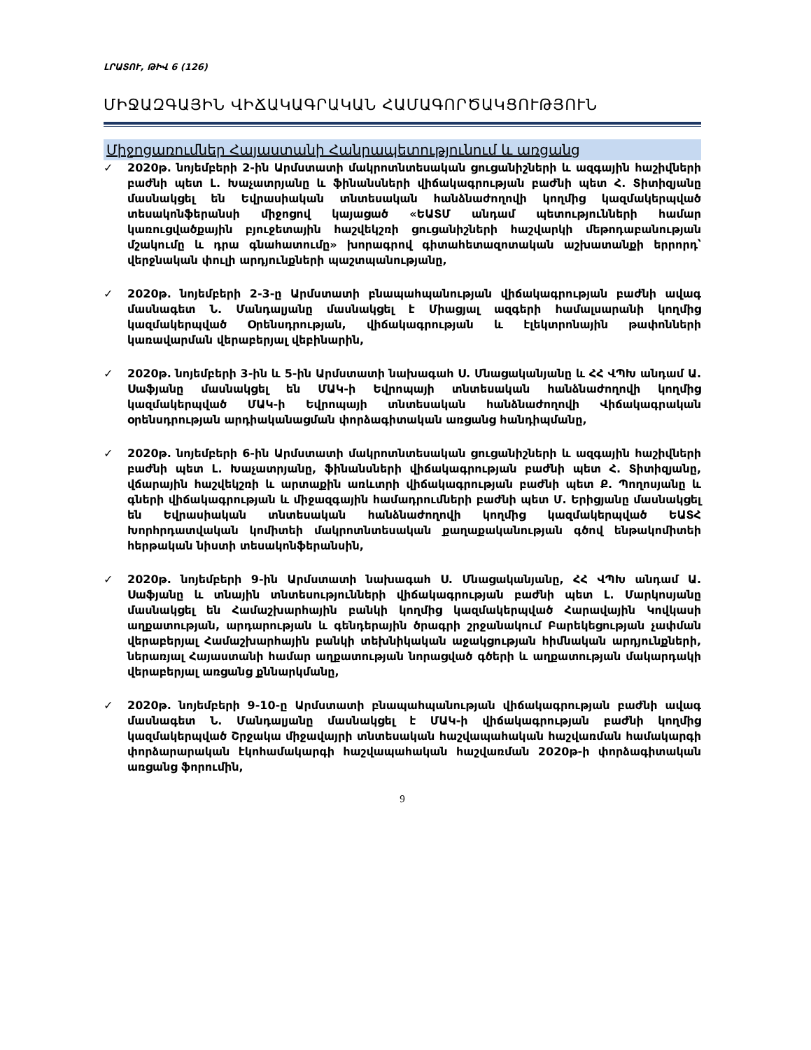ԼՐԱՏՈՒ, ԹԻՎ 6 (126)
ՄԻՋԱԶԳԱՅԻՆ ՎԻՃԱԿԱԳՐԱԿԱՆ ՀԱՄԱԳՈՐԾԱԿՑՈՒԹՅՈՒՆ
Միջոցառումներ Հայաստանի Հանրապետությունում և առցանց
✓ 2020թ. նոյեմբերի 2-ին Արմստատի մակրոտնտեսական ցուցանիշների և ազգային հաշիվների բաժնի պետ Լ. Խաչատրյանը և ֆինանսների վիճակագրության բաժնի պետ Հ. Տիտիզյանը մասնակցել են Եվրասիական տնտեսական հանձնաժողովի կողմից կազմակերպված տեսակոնֆերանսի միջոցով կայացած «ԵԱՏՄ անդամ պետությունների համար կառուցվածքային բյուջետային հաշվեկշռի ցուցանիշների հաշվարկի մեթոդաբանության մշակումը և դրա գնահատումը» խորագրով գիտահետազոտական աշխատանքի երրորդ՝ վերջնական փուլի արդյունքների պաշտպանությանը,
✓ 2020թ. նոյեմբերի 2-3-ը Արմստատի բնապահպանության վիճակագրության բաժնի ավագ մասնագետ Ն. Մանդալյանը մասնակցել է Միացյալ ազգերի համալսարանի կողմից կազմակերպված Օրենսդրության, վիճակագրության և էլեկտրոնային թափոնների կառավարման վերաբերյալ վեբինարին,
✓ 2020թ. նոյեմբերի 3-ին և 5-ին Արմստատի նախագահ Ս. Մնացականյանը և ՀՀ ՎՊԽ անդամ Ա. Սաֆյանը մասնակցել են ՄԱԿ-ի Եվրոպայի տնտեսական հանձնաժողովի կողմից կազմակերպված ՄԱԿ-ի Եվրոպայի տնտեսական հանձնաժողովի Վիճակագրական օրենսդրության արդիականացման փորձագիտական առցանց հանդիպմանը,
✓ 2020թ. նոյեմբերի 6-ին Արմստատի մակրոտնտեսական ցուցանիշների և ազգային հաշիվների բաժնի պետ Լ. Խաչատրյանը, ֆինանսների վիճակագրության բաժնի պետ Հ. Տիտիզյանը, վճարային հաշվեկշռի և արտաքին առևտրի վիճակագրության բաժնի պետ Ք. Պողոսյանը և գների վիճակագրության և միջազգային համադրումների բաժնի պետ Մ. Երիցյանը մասնակցել են Եվրասիական տնտեսական հանձնաժողովի կողմից կազմակերպված ԵԱՏՀ Խորհրդատվական կոմիտեի մակրոտնտեսական քաղաքականության գծով ենթակոմիտեի հերթական նիստի տեսակոնֆերանսին,
✓ 2020թ. նոյեմբերի 9-ին Արմստատի նախագահ Ս. Մնացականյանը, ՀՀ ՎՊԽ անդամ Ա. Սաֆյանը և տնային տնտեսությունների վիճակագրության բաժնի պետ Լ. Մարկոսյանը մասնակցել են Համաշխարհային բանկի կողմից կազմակերպված Հարավային Կովկասի աղքատության, արդարության և գենդերային ծրագրի շրջանակում Բարեկեցության չափման վերաբերյալ Համաշխարհային բանկի տեխնիկական աջակցության հիմնական արդյունքների, ներառյալ Հայաստանի համար աղքատության նորացված գծերի և աղքատության մակարդակի վերաբերյալ առցանց քննարկմանը,
✓ 2020թ. նոյեմբերի 9-10-ը Արմստատի բնապահպանության վիճակագրության բաժնի ավագ մասնագետ Ն. Մանդալյանը մասնակցել է ՄԱԿ-ի վիճակագրության բաժնի կողմից կազմակերպված Շրջակա միջավայրի տնտեսական հաշվապահական հաշվառման համակարգի փորձարարական էկոհամակարգի հաշվապահական հաշվառման 2020թ-ի փորձագիտական առցանց ֆորումին,
9